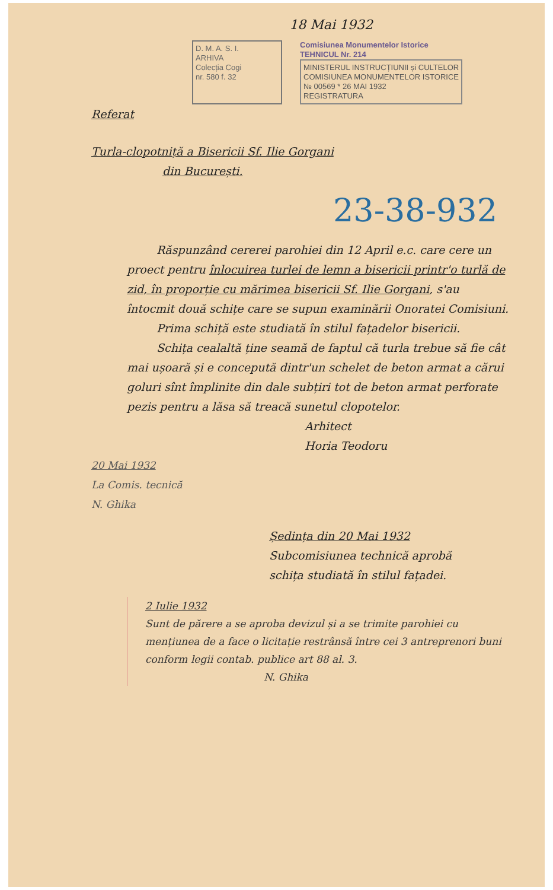18 Mai 1932
D. M. A. S. I.
ARHIVA
Colecția Cogi
nr. 580 f. 32
Comisiunea Monumentelor Istorice
TEHNICUL Nr. 214
MINISTERUL INSTRUCȚIUNII și CULTELOR
COMISIUNEA MONUMENTELOR ISTORICE
№ 00569 * 26 MAI 1932
REGISTRATURA
Referat
Turla-clopotniță a Bisericii Sf. Ilie Gorgani
din București.
23-38-932
Răspunzând cererei parohiei din 12 April e.c. care cere un proect pentru înlocuirea turlei de lemn a bisericii printr'o turlă de zid, în proporție cu mărimea bisericii Sf. Ilie Gorgani, s'au întocmit două schițe care se supun examinării Onoratei Comisiuni.
Prima schiță este studiată în stilul fațadelor bisericii.
Schița cealaltă ține seamă de faptul că turla trebue să fie cât mai ușoară și e concepută dintr'un schelet de beton armat a cărui goluri sînt împlinite din dale subțiri tot de beton armat perforate pezis pentru a lăsa să treacă sunetul clopotelor.
Arhitect
Horia Teodoru
20 Mai 1932
La Comis. tecnică
N. Ghika
Ședința din 20 Mai 1932
Subcomisiunea technică aprobă
schița studiată în stilul fațadei.
2 Iulie 1932
Sunt de părere a se aproba devizul și a se trimite parohiei cu mențiunea de a face o licitație restrânsă între cei 3 antreprenori buni conform legii contab. publice art 88 al. 3.
N. Ghika